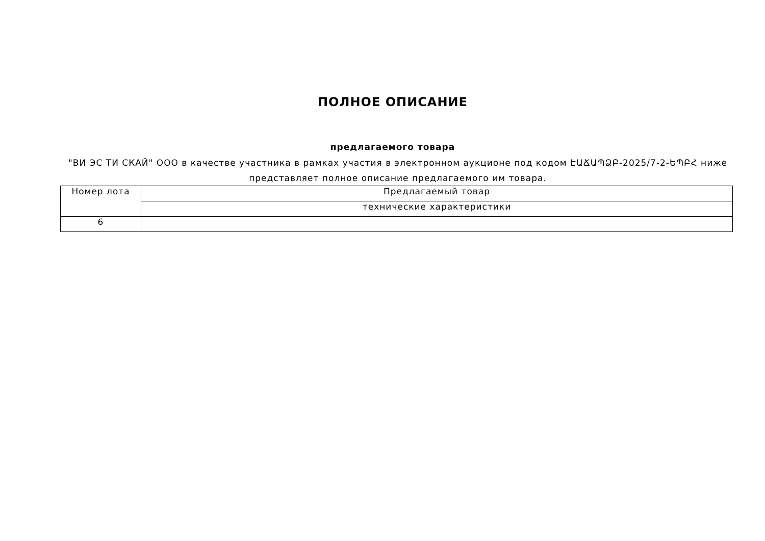ПОЛНОЕ ОПИСАНИЕ
предлагаемого товара
"ВИ ЭС ТИ СКАЙ" ООО в качестве участника в рамках участия в электронном аукционе под кодом ԷԱՃԱՊՁԲ-2025/7-2-ԵՊԲՀ ниже представляет полное описание предлагаемого им товара.
| Номер лота | Предлагаемый товар |
| | технические характеристики |
| 6 | |